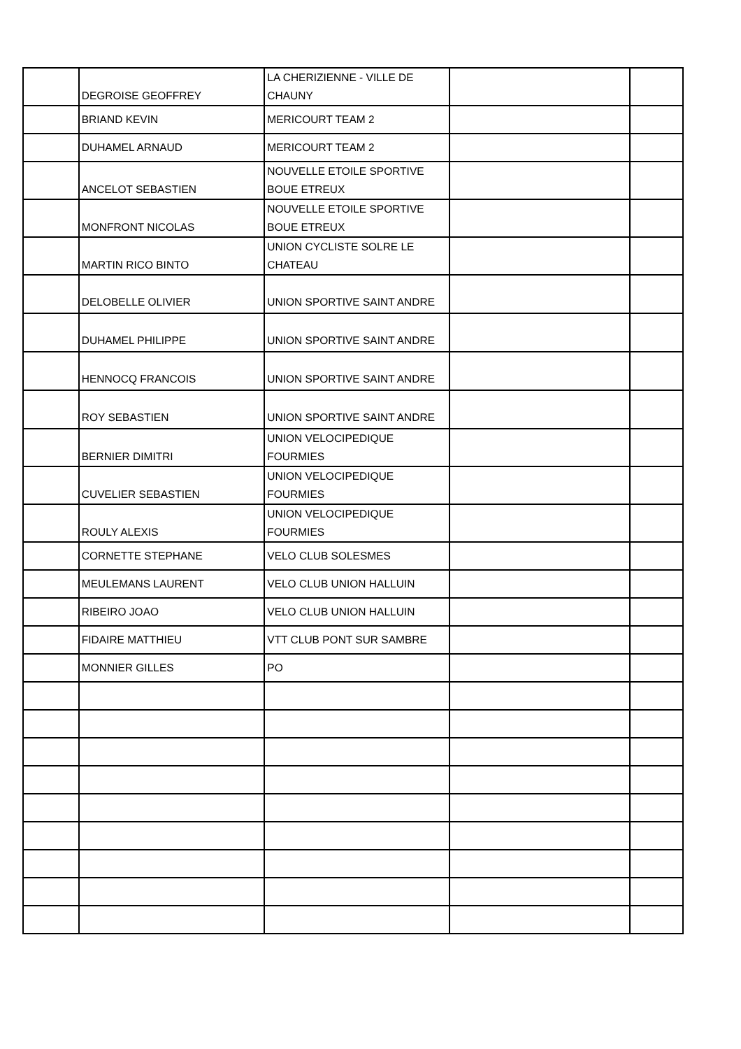| | DEGROISE GEOFFREY | LA CHERIZIENNE - VILLE DE CHAUNY | | |
| | BRIAND KEVIN | MERICOURT TEAM 2 | | |
| | DUHAMEL ARNAUD | MERICOURT TEAM 2 | | |
| | ANCELOT SEBASTIEN | NOUVELLE ETOILE SPORTIVE BOUE ETREUX | | |
| | MONFRONT NICOLAS | NOUVELLE ETOILE SPORTIVE BOUE ETREUX | | |
| | MARTIN RICO BINTO | UNION CYCLISTE SOLRE LE CHATEAU | | |
| | DELOBELLE OLIVIER | UNION SPORTIVE SAINT ANDRE | | |
| | DUHAMEL PHILIPPE | UNION SPORTIVE SAINT ANDRE | | |
| | HENNOCQ FRANCOIS | UNION SPORTIVE SAINT ANDRE | | |
| | ROY SEBASTIEN | UNION SPORTIVE SAINT ANDRE | | |
| | BERNIER DIMITRI | UNION VELOCIPEDIQUE FOURMIES | | |
| | CUVELIER SEBASTIEN | UNION VELOCIPEDIQUE FOURMIES | | |
| | ROULY ALEXIS | UNION VELOCIPEDIQUE FOURMIES | | |
| | CORNETTE STEPHANE | VELO CLUB SOLESMES | | |
| | MEULEMANS LAURENT | VELO CLUB UNION HALLUIN | | |
| | RIBEIRO JOAO | VELO CLUB UNION HALLUIN | | |
| | FIDAIRE MATTHIEU | VTT CLUB PONT SUR SAMBRE | | |
| | MONNIER GILLES | PO | | |